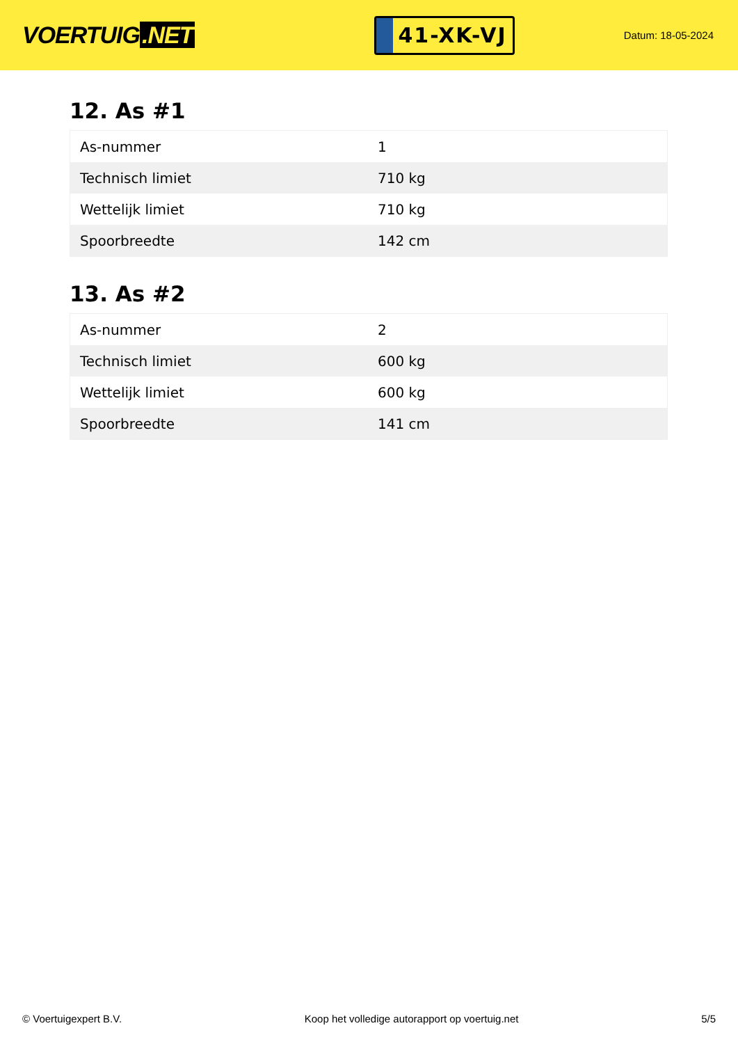VOERTUIG.NET
41-XK-VJ
Datum: 18-05-2024
12. As #1
| As-nummer | 1 |
| Technisch limiet | 710 kg |
| Wettelijk limiet | 710 kg |
| Spoorbreedte | 142 cm |
13. As #2
| As-nummer | 2 |
| Technisch limiet | 600 kg |
| Wettelijk limiet | 600 kg |
| Spoorbreedte | 141 cm |
© Voertuigexpert B.V. Koop het volledige autorapport op voertuig.net 5/5